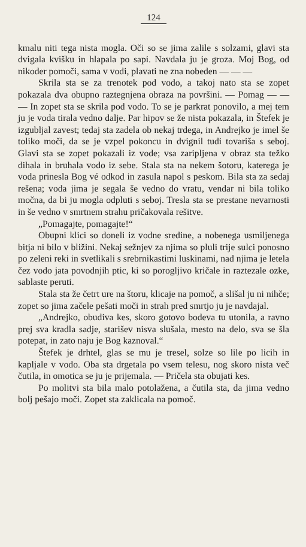124
kmalu niti tega nista mogla. Oči so se jima zalile s solzami, glavi sta dvigala kvišku in hlapala po sapi. Navdala ju je groza. Moj Bog, od nikoder pomoči, sama v vodi, plavati ne zna nobeden — — —
Skrila sta se za trenotek pod vodo, a takoj nato sta se zopet pokazala dva obupno raztegnjena obraza na površini. — Pomag — — — In zopet sta se skrila pod vodo. To se je parkrat ponovilo, a mej tem ju je voda tirala vedno dalje. Par hipov se že nista pokazala, in Štefek je izgubljal zavest; tedaj sta zadela ob nekaj trdega, in Andrejko je imel še toliko moči, da se je vzpel pokoncu in dvignil tudi tovariša s seboj. Glavi sta se zopet pokazali iz vode; vsa zaripljena v obraz sta težko dihala in bruhala vodo iz sebe. Stala sta na nekem šotoru, katerega je voda prinesla Bog vé odkod in zasula napol s peskom. Bila sta za sedaj rešena; voda jima je segala še vedno do vratu, vendar ni bila toliko močna, da bi ju mogla odpluti s seboj. Tresla sta se prestane nevarnosti in še vedno v smrtnem strahu pričakovala rešitve.
„Pomagajte, pomagajte!“
Obupni klici so doneli iz vodne sredine, a nobenega usmiljenega bitja ni bilo v bližini. Nekaj sežnjev za njima so pluli trije sulci ponosno po zeleni reki in svetlikali s srebrnikastimi luskinami, nad njima je letela čez vodo jata povodnjih ptic, ki so poroglјivo kričale in raztezale ozke, sablaste peruti.
Stala sta že četrt ure na štoru, klicaje na pomoč, a slišal ju ni nihče; zopet so jima začele pešati moči in strah pred smrtjo ju je navdajal.
„Andrejko, obudiva kes, skoro gotovo bodeva tu utonila, a ravno prej sva kradla sadje, starišev nisva slušala, mesto na delo, sva se šla potepat, in zato naju je Bog kaznoval.“
Štefek je drhtel, glas se mu je tresel, solze so lile po licih in kapljale v vodo. Oba sta drgetala po vsem telesu, nog skoro nista več čutila, in omotica se ju je prijemala. — Pričela sta obujati kes.
Po molitvi sta bila malo potolažena, a čutila sta, da jima vedno bolj pešajo moči. Zopet sta zaklicala na pomoč.